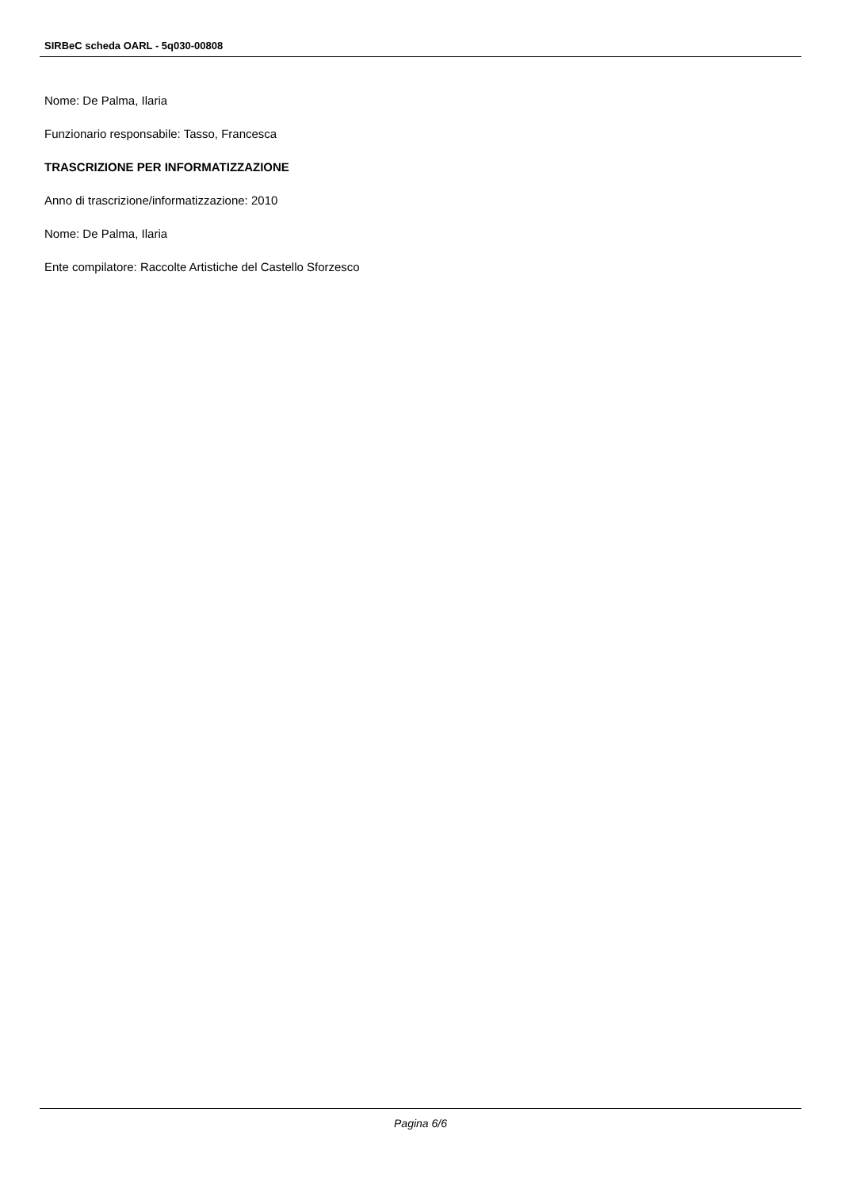SIRBeC scheda OARL - 5q030-00808
Nome: De Palma, Ilaria
Funzionario responsabile: Tasso, Francesca
TRASCRIZIONE PER INFORMATIZZAZIONE
Anno di trascrizione/informatizzazione: 2010
Nome: De Palma, Ilaria
Ente compilatore: Raccolte Artistiche del Castello Sforzesco
Pagina 6/6